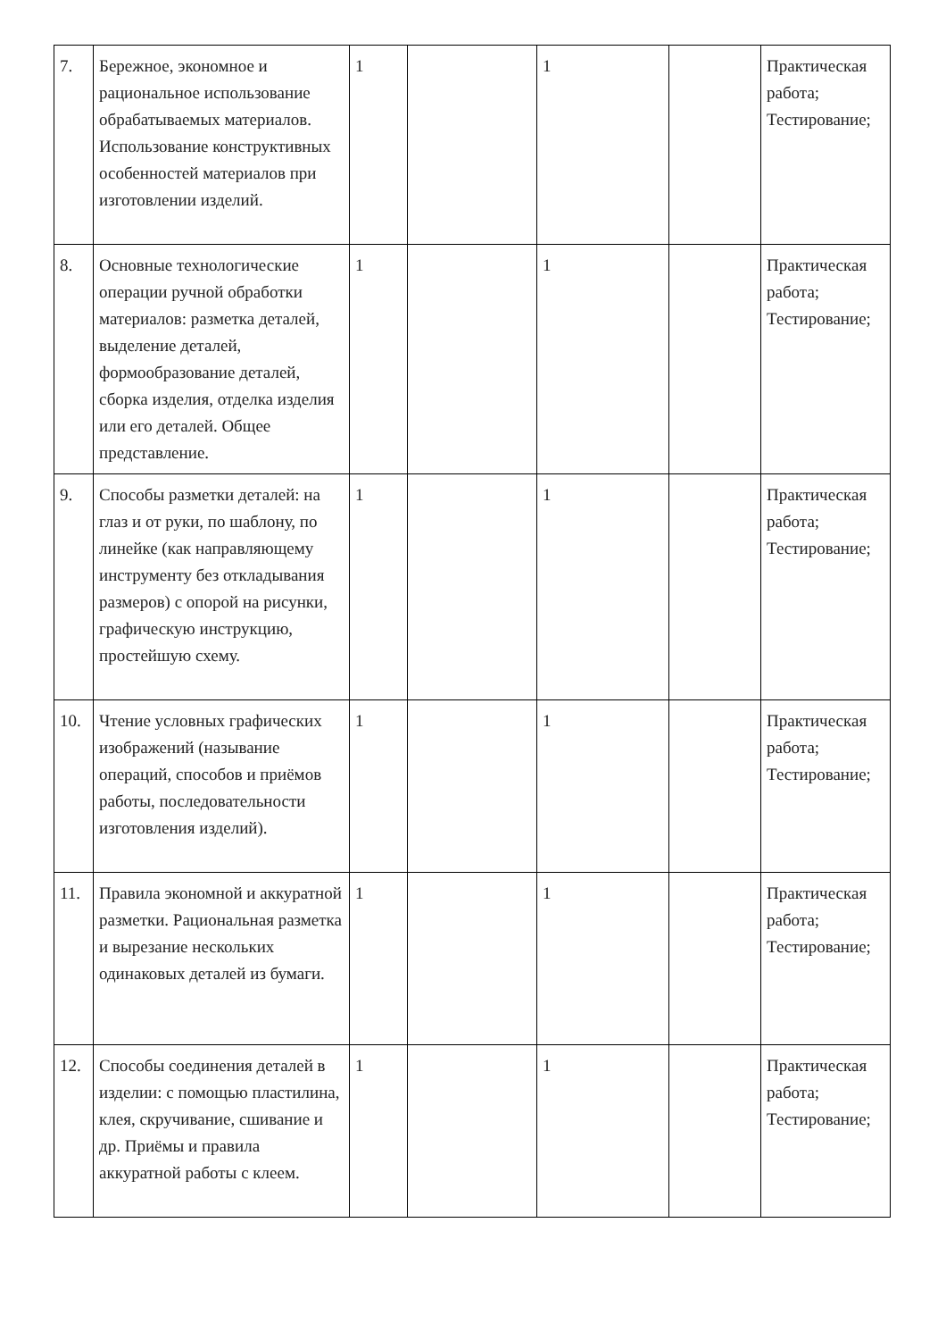| 7. | Бережное, экономное и рациональное использование обрабатываемых материалов. Использование конструктивных особенностей материалов при изготовлении изделий. | 1 | | 1 | | Практическая работа; Тестирование; |
| 8. | Основные технологические операции ручной обработки материалов: разметка деталей, выделение деталей, формообразование деталей, сборка изделия, отделка изделия или его деталей. Общее представление. | 1 | | 1 | | Практическая работа; Тестирование; |
| 9. | Способы разметки деталей: на глаз и от руки, по шаблону, по линейке (как направляющему инструменту без откладывания размеров) с опорой на рисунки, графическую инструкцию, простейшую схему. | 1 | | 1 | | Практическая работа; Тестирование; |
| 10. | Чтение условных графических изображений (называние операций, способов и приёмов работы, последовательности изготовления изделий). | 1 | | 1 | | Практическая работа; Тестирование; |
| 11. | Правила экономной и аккуратной разметки. Рациональная разметка и вырезание нескольких одинаковых деталей из бумаги. | 1 | | 1 | | Практическая работа; Тестирование; |
| 12. | Способы соединения деталей в изделии: с помощью пластилина, клея, скручивание, сшивание и др. Приёмы и правила аккуратной работы с клеем. | 1 | | 1 | | Практическая работа; Тестирование; |